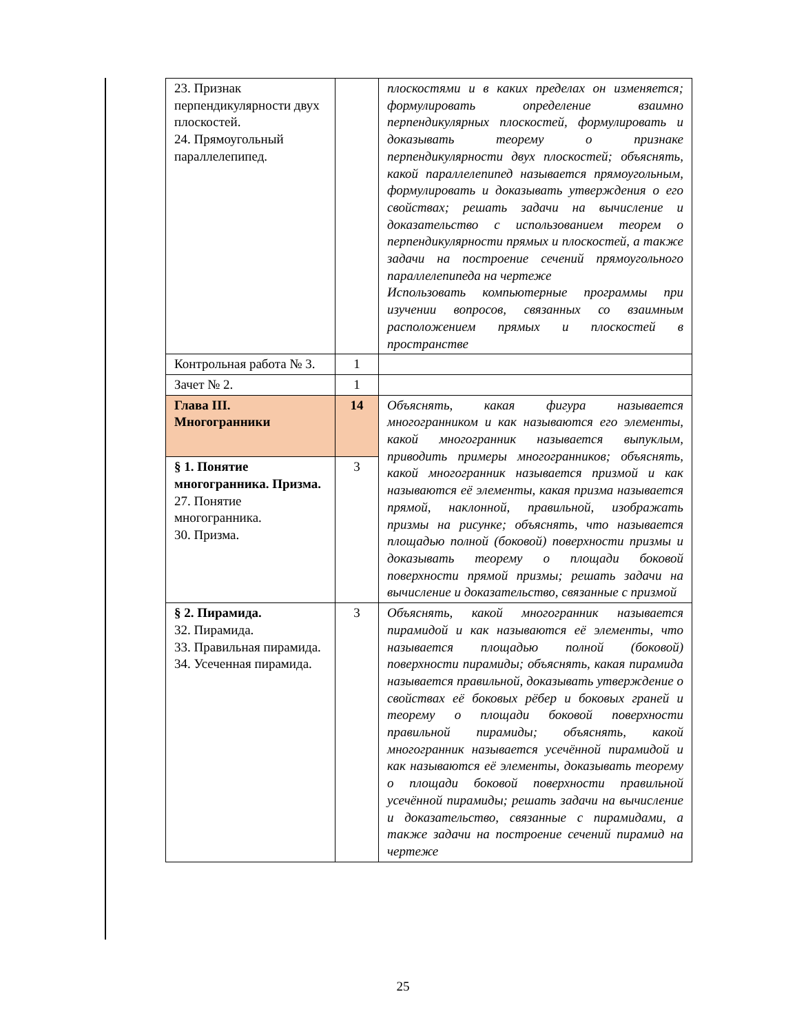| 23. Признак перпендикулярности двух плоскостей. 24. Прямоугольный параллелепипед. | | плоскостями и в каких пределах он изменяется; формулировать определение взаимно перпендикулярных плоскостей, формулировать и доказывать теорему о признаке перпендикулярности двух плоскостей; объяснять, какой параллелепипед называется прямоугольным, формулировать и доказывать утверждения о его свойствах; решать задачи на вычисление и доказательство с использованием теорем о перпендикулярности прямых и плоскостей, а также задачи на построение сечений прямоугольного параллелепипеда на чертеже Использовать компьютерные программы при изучении вопросов, связанных со взаимным расположением прямых и плоскостей в пространстве |
| Контрольная работа № 3. | 1 | |
| Зачет № 2. | 1 | |
| Глава III. Многогранники | 14 | Объяснять, какая фигура называется многогранником и как называются его элементы, какой многогранник называется выпуклым, приводить примеры многогранников; объяснять, какой многогранник называется призмой и как называются её элементы, какая призма называется прямой, наклонной, правильной, изображать призмы на рисунке; объяснять, что называется площадью полной (боковой) поверхности призмы и доказывать теорему о площади боковой поверхности прямой призмы; решать задачи на вычисление и доказательство, связанные с призмой |
| § 1. Понятие многогранника. Призма. 27. Понятие многогранника. 30. Призма. | 3 | |
| § 2. Пирамида. 32. Пирамида. 33. Правильная пирамида. 34. Усеченная пирамида. | 3 | Объяснять, какой многогранник называется пирамидой и как называются её элементы, что называется площадью полной (боковой) поверхности пирамиды; объяснять, какая пирамида называется правильной, доказывать утверждение о свойствах её боковых рёбер и боковых граней и теорему о площади боковой поверхности правильной пирамиды; объяснять, какой многогранник называется усечённой пирамидой и как называются её элементы, доказывать теорему о площади боковой поверхности правильной усечённой пирамиды; решать задачи на вычисление и доказательство, связанные с пирамидами, а также задачи на построение сечений пирамид на чертеже |
25